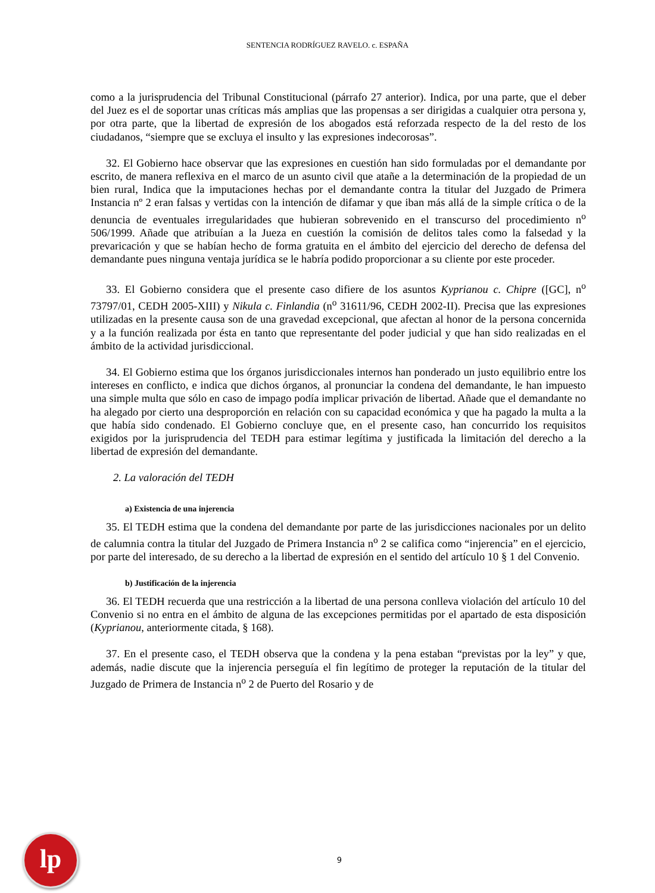SENTENCIA RODRÍGUEZ RAVELO. c. ESPAÑA
como a la jurisprudencia del Tribunal Constitucional (párrafo 27 anterior). Indica, por una parte, que el deber del Juez es el de soportar unas críticas más amplias que las propensas a ser dirigidas a cualquier otra persona y, por otra parte, que la libertad de expresión de los abogados está reforzada respecto de la del resto de los ciudadanos, “siempre que se excluya el insulto y las expresiones indecorosas”.
32. El Gobierno hace observar que las expresiones en cuestión han sido formuladas por el demandante por escrito, de manera reflexiva en el marco de un asunto civil que atañe a la determinación de la propiedad de un bien rural, Indica que la imputaciones hechas por el demandante contra la titular del Juzgado de Primera Instancia nº 2 eran falsas y vertidas con la intención de difamar y que iban más allá de la simple crítica o de la denuncia de eventuales irregularidades que hubieran sobrevenido en el transcurso del procedimiento n<sup>o</sup> 506/1999. Añade que atribuían a la Jueza en cuestión la comisión de delitos tales como la falsedad y la prevaricación y que se habían hecho de forma gratuita en el ámbito del ejercicio del derecho de defensa del demandante pues ninguna ventaja jurídica se le habría podido proporcionar a su cliente por este proceder.
33. El Gobierno considera que el presente caso difiere de los asuntos Kyprianou c. Chipre ([GC], n<sup>o</sup> 73797/01, CEDH 2005-XIII) y Nikula c. Finlandia (n<sup>o</sup> 31611/96, CEDH 2002-II). Precisa que las expresiones utilizadas en la presente causa son de una gravedad excepcional, que afectan al honor de la persona concernida y a la función realizada por ésta en tanto que representante del poder judicial y que han sido realizadas en el ámbito de la actividad jurisdiccional.
34. El Gobierno estima que los órganos jurisdiccionales internos han ponderado un justo equilibrio entre los intereses en conflicto, e indica que dichos órganos, al pronunciar la condena del demandante, le han impuesto una simple multa que sólo en caso de impago podía implicar privación de libertad. Añade que el demandante no ha alegado por cierto una desproporción en relación con su capacidad económica y que ha pagado la multa a la que había sido condenado. El Gobierno concluye que, en el presente caso, han concurrido los requisitos exigidos por la jurisprudencia del TEDH para estimar legítima y justificada la limitación del derecho a la libertad de expresión del demandante.
2. La valoración del TEDH
a) Existencia de una injerencia
35. El TEDH estima que la condena del demandante por parte de las jurisdicciones nacionales por un delito de calumnia contra la titular del Juzgado de Primera Instancia n<sup>o</sup> 2 se califica como “injerencia” en el ejercicio, por parte del interesado, de su derecho a la libertad de expresión en el sentido del artículo 10 § 1 del Convenio.
b) Justificación de la injerencia
36. El TEDH recuerda que una restricción a la libertad de una persona conlleva violación del artículo 10 del Convenio si no entra en el ámbito de alguna de las excepciones permitidas por el apartado de esta disposición (Kyprianou, anteriormente citada, § 168).
37. En el presente caso, el TEDH observa que la condena y la pena estaban “previstas por la ley” y que, además, nadie discute que la injerencia perseguía el fin legítimo de proteger la reputación de la titular del Juzgado de Primera de Instancia n<sup>o</sup> 2 de Puerto del Rosario y de
lp
9